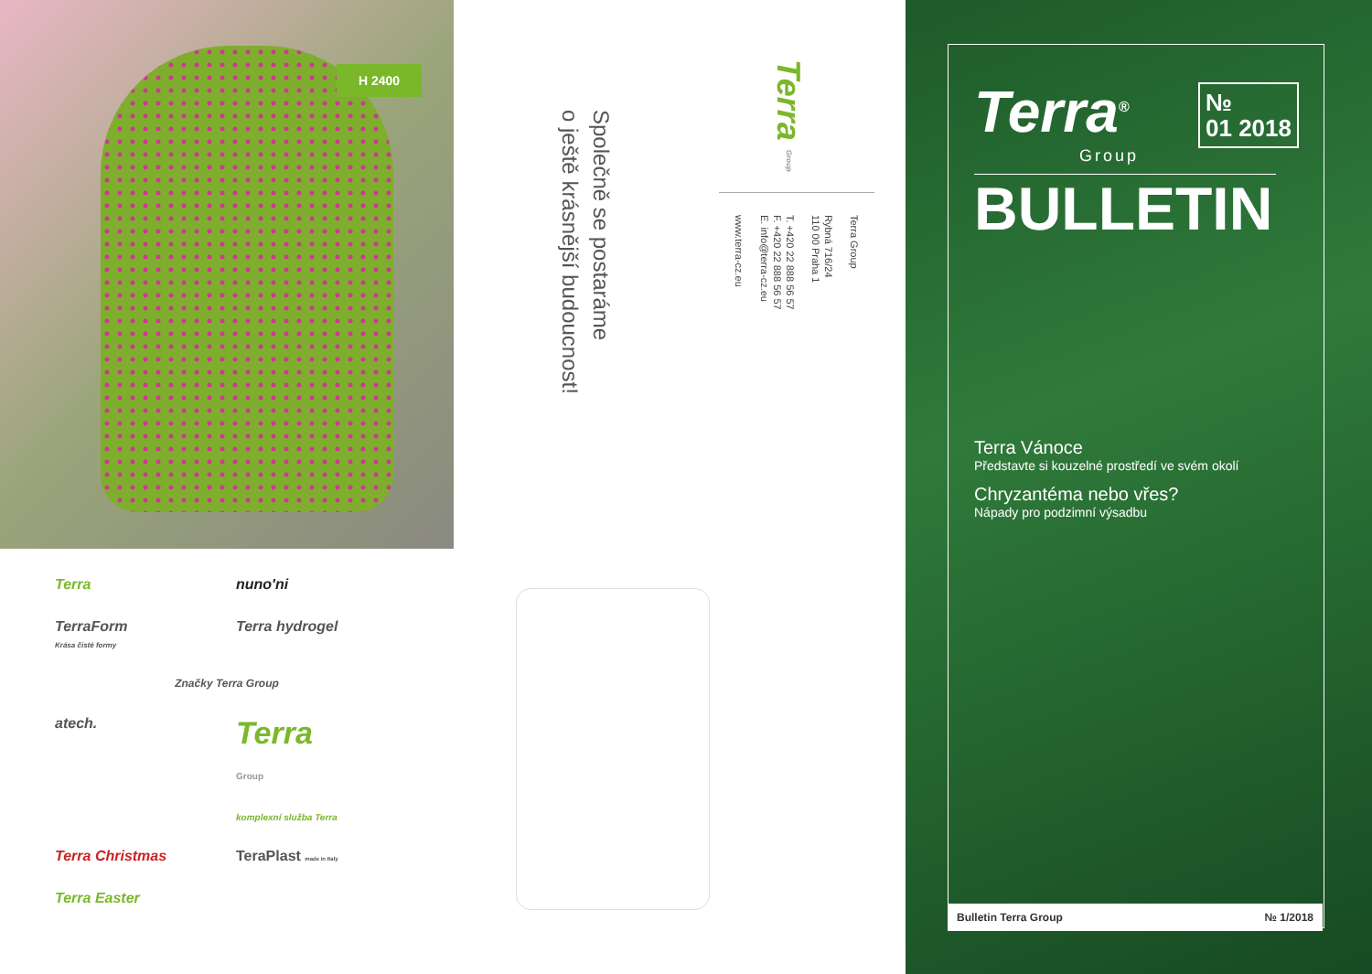H 2400
Terra
nuno'ni
TerraForm
Krása čisté formy
Terra hydrogel
Značky Terra Group
atech.
Terra
Group
komplexní služba Terra
Terra Christmas
TeraPlast made in Italy
Terra Easter
Společně se postaráme
o ještě krásnější budoucnost!
Terra Group
Terra Group
Rybná 716/24
110 00 Praha 1
T. +420 22 888 56 57
F. +420 22 888 56 57
E. info@terra-cz.eu
www.terra-cz.eu
Terra<sup>®</sup>
Group
№
01 2018
BULLETIN
Terra Vánoce
Představte si kouzelné prostředí ve svém okolí
Chryzantéma nebo vřes?
Nápady pro podzimní výsadbu
Bulletin Terra Group № 1/2018